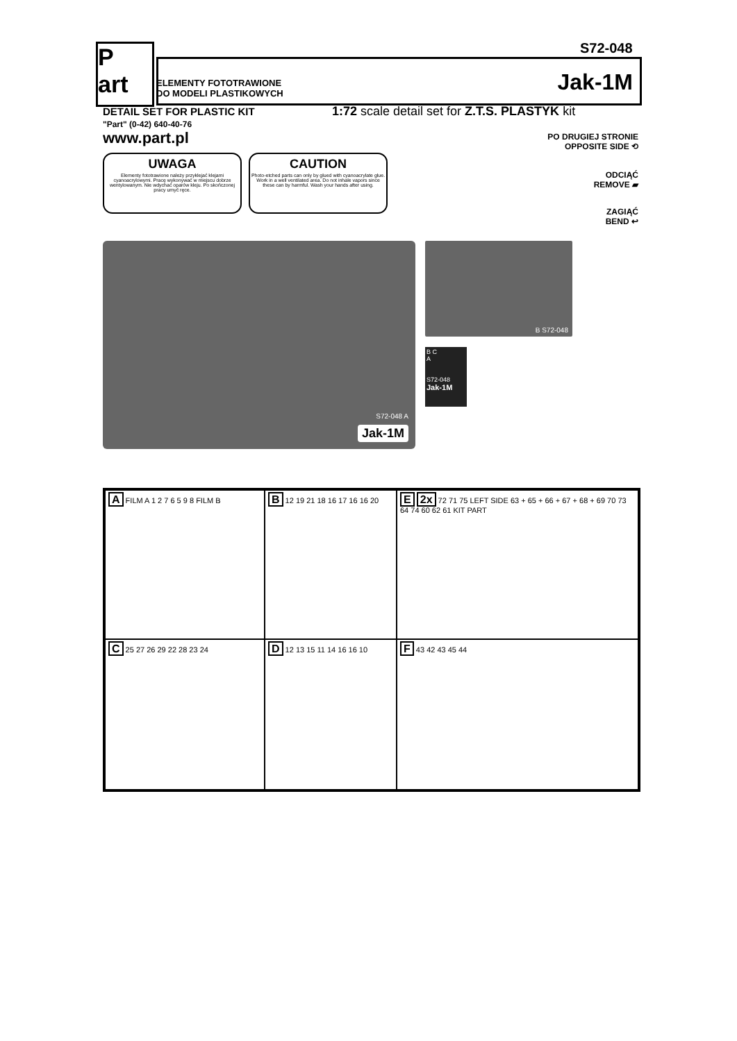S72-048
P
art
ELEMENTY FOTOTRAWIONE
DO MODELI PLASTIKOWYCH
Jak-1M
DETAIL SET FOR PLASTIC KIT
"Part" (0-42) 640-40-76
1:72 scale detail set for Z.T.S. PLASTYK kit
www.part.pl
UWAGA
Elementy fototrawione należy przyklejać klejami cyanoacrylowymi. Pracę wykonywać w miejscu dobrze wentylowanym. Nie wdychać oparów kleju. Po skończonej pracy umyć ręce.
CAUTION
Photo-etched parts can only by glued with cyanoacrylate glue. Work in a well ventilated area. Do not inhale vapors since these can by harmful. Wash your hands after using.
PO DRUGIEJ STRONIE
OPPOSITE SIDE ⟲
ODCIĄĆ
REMOVE ▰
ZAGIĄĆ
BEND ↩
Jak-1M
S72-048 A
B S72-048
B C
A
S72-048
Jak-1M
A FILM A 1 2 7 6 5 9 8 FILM B
B 12 19 21 18 16 17 16 16 20
E 2x 72 71 75 LEFT SIDE 63 + 65 + 66 + 67 + 68 + 69 70 73 64 74 60 62 61 KIT PART
C 25 27 26 29 22 28 23 24
D 12 13 15 11 14 16 16 10
F 43 42 43 45 44